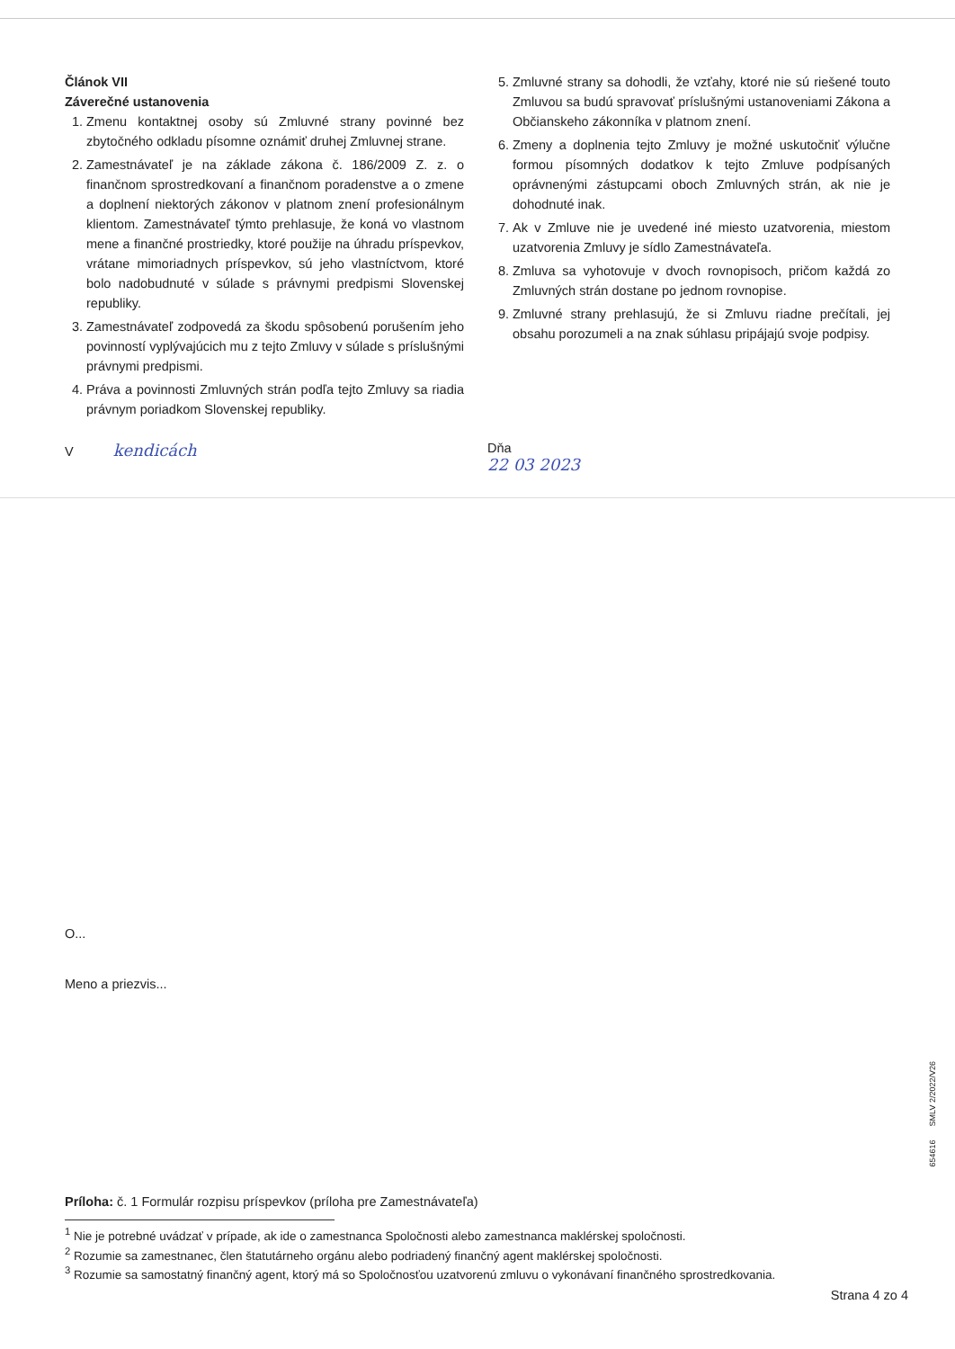Článok VII
Záverečné ustanovenia
1. Zmenu kontaktnej osoby sú Zmluvné strany povinné bez zbytočného odkladu písomne oznámiť druhej Zmluvnej strane.
2. Zamestnávateľ je na základe zákona č. 186/2009 Z. z. o finančnom sprostredkovaní a finančnom poradenstve a o zmene a doplnení niektorých zákonov v platnom znení profesionálnym klientom. Zamestnávateľ týmto prehlasuje, že koná vo vlastnom mene a finančné prostriedky, ktoré použije na úhradu príspevkov, vrátane mimoriadnych príspevkov, sú jeho vlastníctvom, ktoré bolo nadobudnuté v súlade s právnymi predpismi Slovenskej republiky.
3. Zamestnávateľ zodpovedá za škodu spôsobenú porušením jeho povinností vyplývajúcich mu z tejto Zmluvy v súlade s príslušnými právnymi predpismi.
4. Práva a povinnosti Zmluvných strán podľa tejto Zmluvy sa riadia právnym poriadkom Slovenskej republiky.
5. Zmluvné strany sa dohodli, že vzťahy, ktoré nie sú riešené touto Zmluvou sa budú spravovať príslušnými ustanoveniami Zákona a Občianskeho zákonníka v platnom znení.
6. Zmeny a doplnenia tejto Zmluvy je možné uskutočniť výlučne formou písomných dodatkov k tejto Zmluve podpísaných oprávnenými zástupcami oboch Zmluvných strán, ak nie je dohodnuté inak.
7. Ak v Zmluve nie je uvedené iné miesto uzatvorenia, miestom uzatvorenia Zmluvy je sídlo Zamestnávateľa.
8. Zmluva sa vyhotovuje v dvoch rovnopisoch, pričom každá zo Zmluvných strán dostane po jednom rovnopise.
9. Zmluvné strany prehlasujú, že si Zmluvu riadne prečítali, jej obsahu porozumeli a na znak súhlasu pripájajú svoje podpisy.
V kendicách
Dňa
22 03 2023
O...
Meno a priezvis...
Príloha: č. 1 Formulár rozpisu príspevkov (príloha pre Zamestnávateľa)
<sup>1</sup> Nie je potrebné uvádzať v prípade, ak ide o zamestnanca Spoločnosti alebo zamestnanca maklérskej spoločnosti.
<sup>2</sup> Rozumie sa zamestnanec, člen štatutárneho orgánu alebo podriadený finančný agent maklérskej spoločnosti.
<sup>3</sup> Rozumie sa samostatný finančný agent, ktorý má so Spoločnosťou uzatvorenú zmluvu o vykonávaní finančného sprostredkovania.
Strana 4 zo 4
654616 SMLV 2/2022/V26